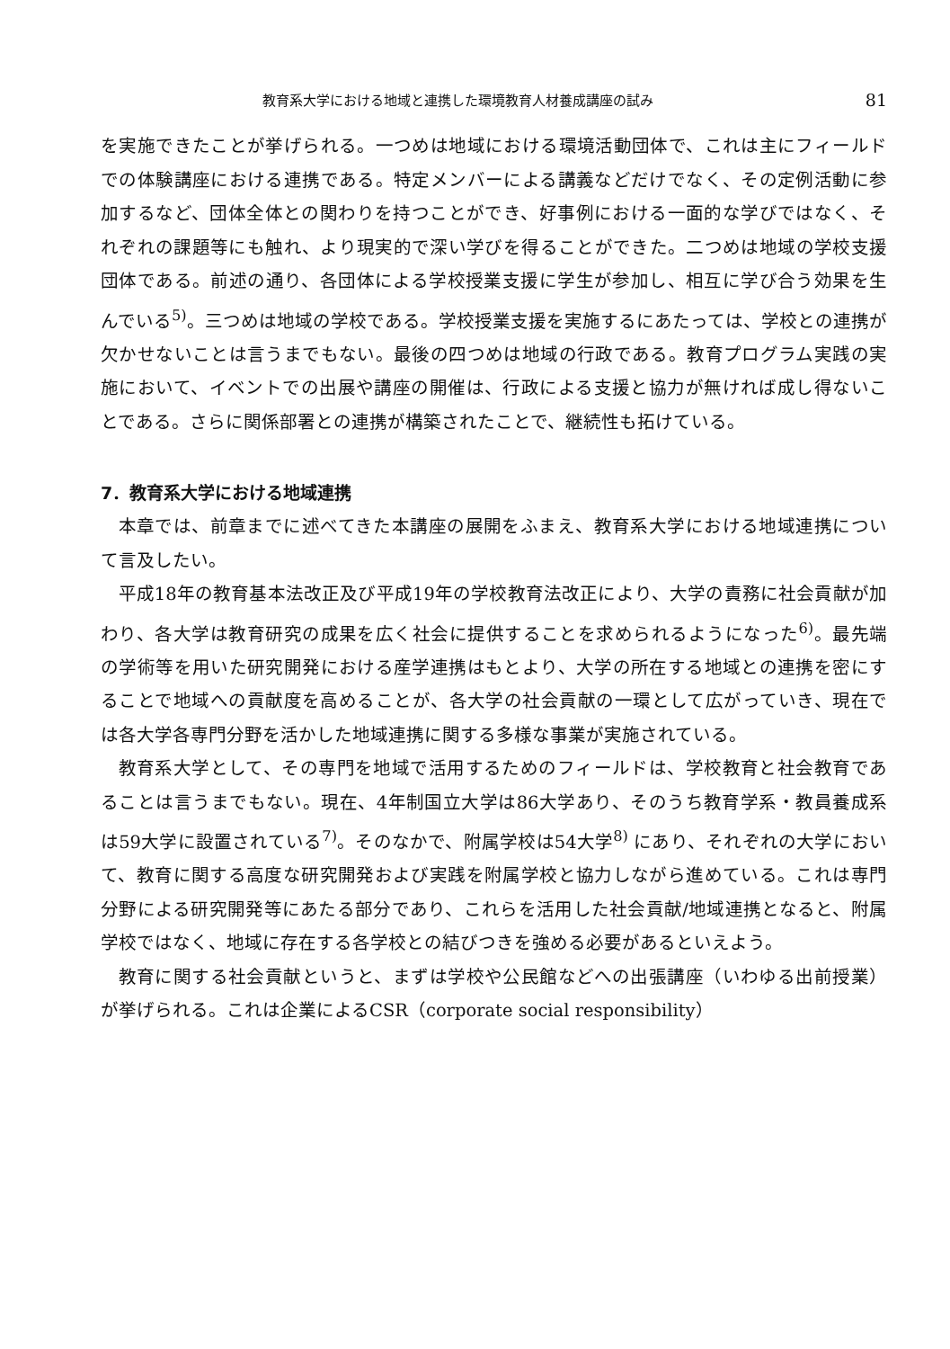教育系大学における地域と連携した環境教育人材養成講座の試み 81
を実施できたことが挙げられる。一つめは地域における環境活動団体で、これは主にフィールドでの体験講座における連携である。特定メンバーによる講義などだけでなく、その定例活動に参加するなど、団体全体との関わりを持つことができ、好事例における一面的な学びではなく、それぞれの課題等にも触れ、より現実的で深い学びを得ることができた。二つめは地域の学校支援団体である。前述の通り、各団体による学校授業支援に学生が参加し、相互に学び合う効果を生んでいる<sup>5)</sup>。三つめは地域の学校である。学校授業支援を実施するにあたっては、学校との連携が欠かせないことは言うまでもない。最後の四つめは地域の行政である。教育プログラム実践の実施において、イベントでの出展や講座の開催は、行政による支援と協力が無ければ成し得ないことである。さらに関係部署との連携が構築されたことで、継続性も拓けている。
7．教育系大学における地域連携
本章では、前章までに述べてきた本講座の展開をふまえ、教育系大学における地域連携について言及したい。
平成18年の教育基本法改正及び平成19年の学校教育法改正により、大学の責務に社会貢献が加わり、各大学は教育研究の成果を広く社会に提供することを求められるようになった<sup>6)</sup>。最先端の学術等を用いた研究開発における産学連携はもとより、大学の所在する地域との連携を密にすることで地域への貢献度を高めることが、各大学の社会貢献の一環として広がっていき、現在では各大学各専門分野を活かした地域連携に関する多様な事業が実施されている。
教育系大学として、その専門を地域で活用するためのフィールドは、学校教育と社会教育であることは言うまでもない。現在、4年制国立大学は86大学あり、そのうち教育学系・教員養成系は59大学に設置されている<sup>7)</sup>。そのなかで、附属学校は54大学<sup>8)</sup> にあり、それぞれの大学において、教育に関する高度な研究開発および実践を附属学校と協力しながら進めている。これは専門分野による研究開発等にあたる部分であり、これらを活用した社会貢献/地域連携となると、附属学校ではなく、地域に存在する各学校との結びつきを強める必要があるといえよう。
教育に関する社会貢献というと、まずは学校や公民館などへの出張講座（いわゆる出前授業）が挙げられる。これは企業によるCSR（corporate social responsibility）